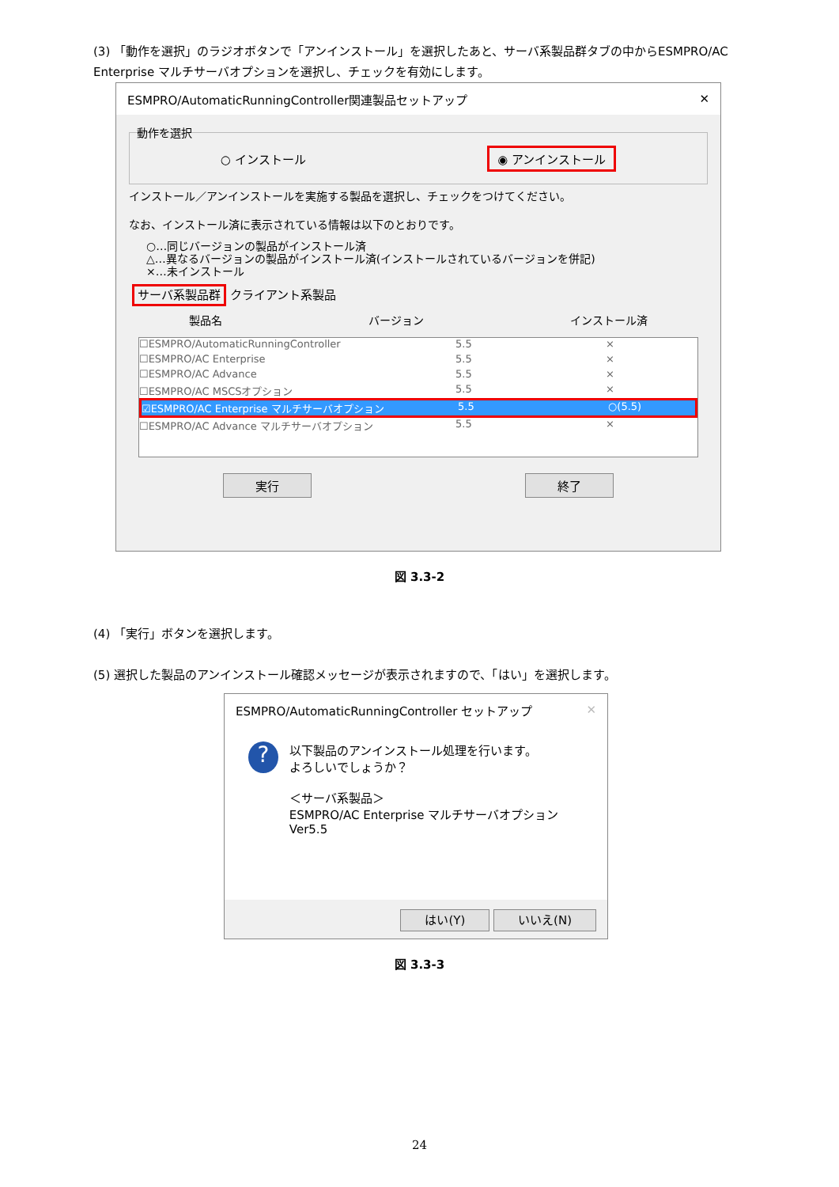(3) 「動作を選択」のラジオボタンで「アンインストール」を選択したあと、サーバ系製品群タブの中からESMPRO/AC Enterprise マルチサーバオプションを選択し、チェックを有効にします。
ESMPRO/AutomaticRunningController関連製品セットアップ ✕
○ インストール ◉ アンインストール
動作を選択
インストール／アンインストールを実施する製品を選択し、チェックをつけてください。
なお、インストール済に表示されている情報は以下のとおりです。
○…同じバージョンの製品がインストール済
△…異なるバージョンの製品がインストール済(インストールされているバージョンを併記)
×…未インストール
サーバ系製品群 クライアント系製品
製品名 バージョン インストール済
☐ESMPRO/AutomaticRunningController 5.5 ×
☐ESMPRO/AC Enterprise 5.5 ×
☐ESMPRO/AC Advance 5.5 ×
☐ESMPRO/AC MSCSオプション 5.5 ×
☑ESMPRO/AC Enterprise マルチサーバオプション 5.5 ○(5.5)
☐ESMPRO/AC Advance マルチサーバオプション 5.5 ×
実行 終了
図 3.3-2
(4) 「実行」ボタンを選択します。
(5) 選択した製品のアンインストール確認メッセージが表示されますので、「はい」を選択します。
ESMPRO/AutomaticRunningController セットアップ ✕
?
以下製品のアンインストール処理を行います。
よろしいでしょうか？
＜サーバ系製品＞
ESMPRO/AC Enterprise マルチサーバオプション Ver5.5
はい(Y) いいえ(N)
図 3.3-3
24